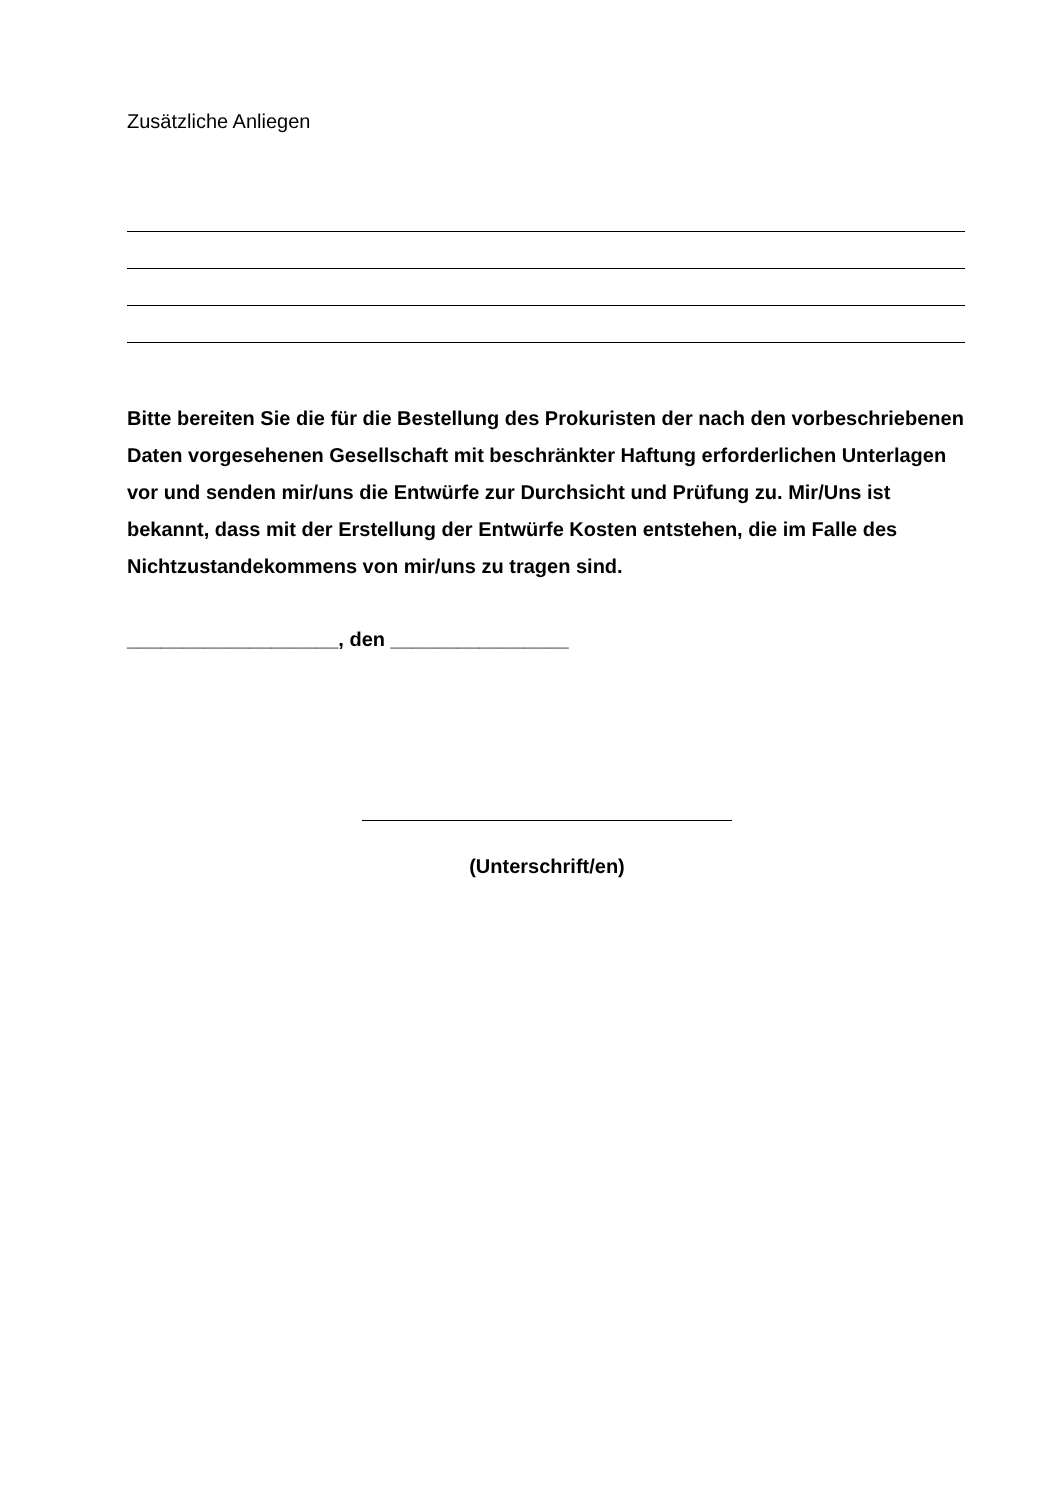Zusätzliche Anliegen
Bitte bereiten Sie die für die Bestellung des Prokuristen der nach den vorbeschriebenen Daten vorgesehenen Gesellschaft mit beschränkter Haftung erforderlichen Unterlagen vor und senden mir/uns die Entwürfe zur Durchsicht und Prüfung zu. Mir/Uns ist bekannt, dass mit der Erstellung der Entwürfe Kosten entstehen, die im Falle des Nichtzustandekommens von mir/uns zu tragen sind.
___________________, den ________________
(Unterschrift/en)